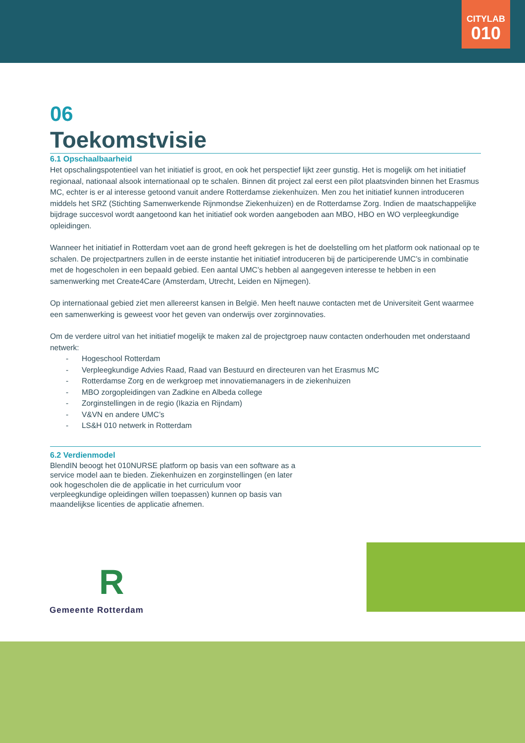CITYLAB
010
06
Toekomstvisie
6.1 Opschaalbaarheid
Het opschalingspotentieel van het initiatief is groot, en ook het perspectief lijkt zeer gunstig. Het is mogelijk om het initiatief regionaal, nationaal alsook internationaal op te schalen. Binnen dit project zal eerst een pilot plaatsvinden binnen het Erasmus MC, echter is er al interesse getoond vanuit andere Rotterdamse ziekenhuizen. Men zou het initiatief kunnen introduceren middels het SRZ (Stichting Samenwerkende Rijnmondse Ziekenhuizen) en de Rotterdamse Zorg. Indien de maatschappelijke bijdrage succesvol wordt aangetoond kan het initiatief ook worden aangeboden aan MBO, HBO en WO verpleegkundige opleidingen.
Wanneer het initiatief in Rotterdam voet aan de grond heeft gekregen is het de doelstelling om het platform ook nationaal op te schalen. De projectpartners zullen in de eerste instantie het initiatief introduceren bij de participerende UMC’s in combinatie met de hogescholen in een bepaald gebied. Een aantal UMC’s hebben al aangegeven interesse te hebben in een samenwerking met Create4Care (Amsterdam, Utrecht, Leiden en Nijmegen).
Op internationaal gebied ziet men allereerst kansen in België. Men heeft nauwe contacten met de Universiteit Gent waarmee een samenwerking is geweest voor het geven van onderwijs over zorginnovaties.
Om de verdere uitrol van het initiatief mogelijk te maken zal de projectgroep nauw contacten onderhouden met onderstaand netwerk:
- Hogeschool Rotterdam
- Verpleegkundige Advies Raad, Raad van Bestuurd en directeuren van het Erasmus MC
- Rotterdamse Zorg en de werkgroep met innovatiemanagers in de ziekenhuizen
- MBO zorgopleidingen van Zadkine en Albeda college
- Zorginstellingen in de regio (Ikazia en Rijndam)
- V&VN en andere UMC’s
- LS&H 010 netwerk in Rotterdam
6.2 Verdienmodel
BlendIN beoogt het 010NURSE platform op basis van een software as a service model aan te bieden. Ziekenhuizen en zorginstellingen (en later ook hogescholen die de applicatie in het curriculum voor verpleegkundige opleidingen willen toepassen) kunnen op basis van maandelijkse licenties de applicatie afnemen.
R
Gemeente Rotterdam